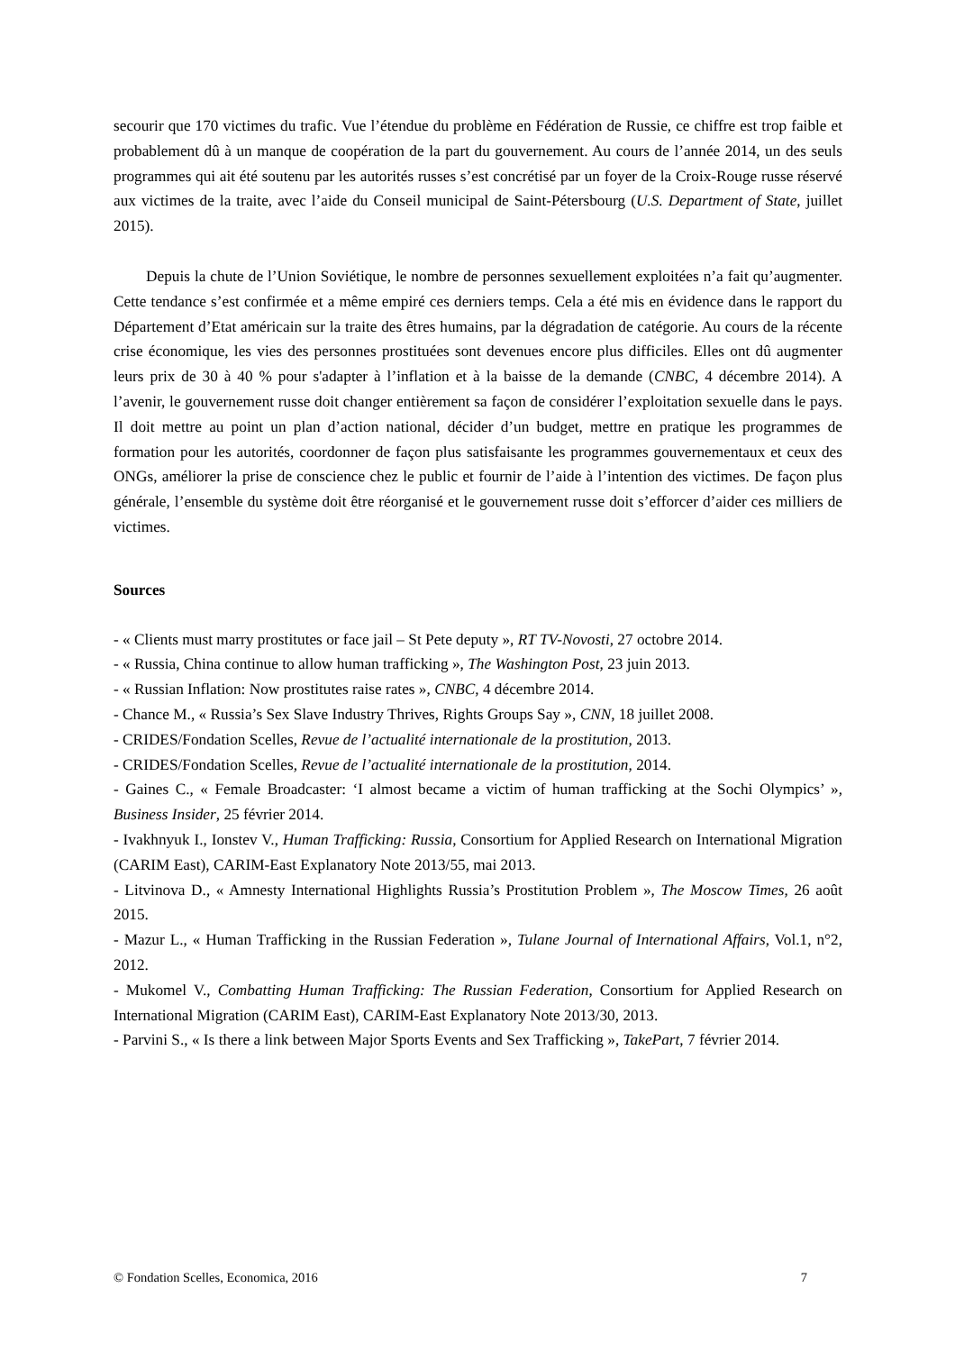secourir que 170 victimes du trafic. Vue l’étendue du problème en Fédération de Russie, ce chiffre est trop faible et probablement dû à un manque de coopération de la part du gouvernement. Au cours de l’année 2014, un des seuls programmes qui ait été soutenu par les autorités russes s’est concrétisé par un foyer de la Croix-Rouge russe réservé aux victimes de la traite, avec l’aide du Conseil municipal de Saint-Pétersbourg (U.S. Department of State, juillet 2015).
Depuis la chute de l’Union Soviétique, le nombre de personnes sexuellement exploitées n’a fait qu’augmenter. Cette tendance s’est confirmée et a même empiré ces derniers temps. Cela a été mis en évidence dans le rapport du Département d’Etat américain sur la traite des êtres humains, par la dégradation de catégorie. Au cours de la récente crise économique, les vies des personnes prostituées sont devenues encore plus difficiles. Elles ont dû augmenter leurs prix de 30 à 40 % pour s'adapter à l’inflation et à la baisse de la demande (CNBC, 4 décembre 2014). A l’avenir, le gouvernement russe doit changer entièrement sa façon de considérer l’exploitation sexuelle dans le pays. Il doit mettre au point un plan d’action national, décider d’un budget, mettre en pratique les programmes de formation pour les autorités, coordonner de façon plus satisfaisante les programmes gouvernementaux et ceux des ONGs, améliorer la prise de conscience chez le public et fournir de l’aide à l’intention des victimes. De façon plus générale, l’ensemble du système doit être réorganisé et le gouvernement russe doit s’efforcer d’aider ces milliers de victimes.
Sources
- « Clients must marry prostitutes or face jail – St Pete deputy », RT TV-Novosti, 27 octobre 2014.
- « Russia, China continue to allow human trafficking », The Washington Post, 23 juin 2013.
- « Russian Inflation: Now prostitutes raise rates », CNBC, 4 décembre 2014.
- Chance M., « Russia’s Sex Slave Industry Thrives, Rights Groups Say », CNN, 18 juillet 2008.
- CRIDES/Fondation Scelles, Revue de l’actualité internationale de la prostitution, 2013.
- CRIDES/Fondation Scelles, Revue de l’actualité internationale de la prostitution, 2014.
- Gaines C., « Female Broadcaster: ‘I almost became a victim of human trafficking at the Sochi Olympics’ », Business Insider, 25 février 2014.
- Ivakhnyuk I., Ionstev V., Human Trafficking: Russia, Consortium for Applied Research on International Migration (CARIM East), CARIM-East Explanatory Note 2013/55, mai 2013.
- Litvinova D., « Amnesty International Highlights Russia’s Prostitution Problem », The Moscow Times, 26 août 2015.
- Mazur L., « Human Trafficking in the Russian Federation », Tulane Journal of International Affairs, Vol.1, n°2, 2012.
- Mukomel V., Combatting Human Trafficking: The Russian Federation, Consortium for Applied Research on International Migration (CARIM East), CARIM-East Explanatory Note 2013/30, 2013.
- Parvini S., « Is there a link between Major Sports Events and Sex Trafficking », TakePart, 7 février 2014.
© Fondation Scelles, Economica, 2016 7